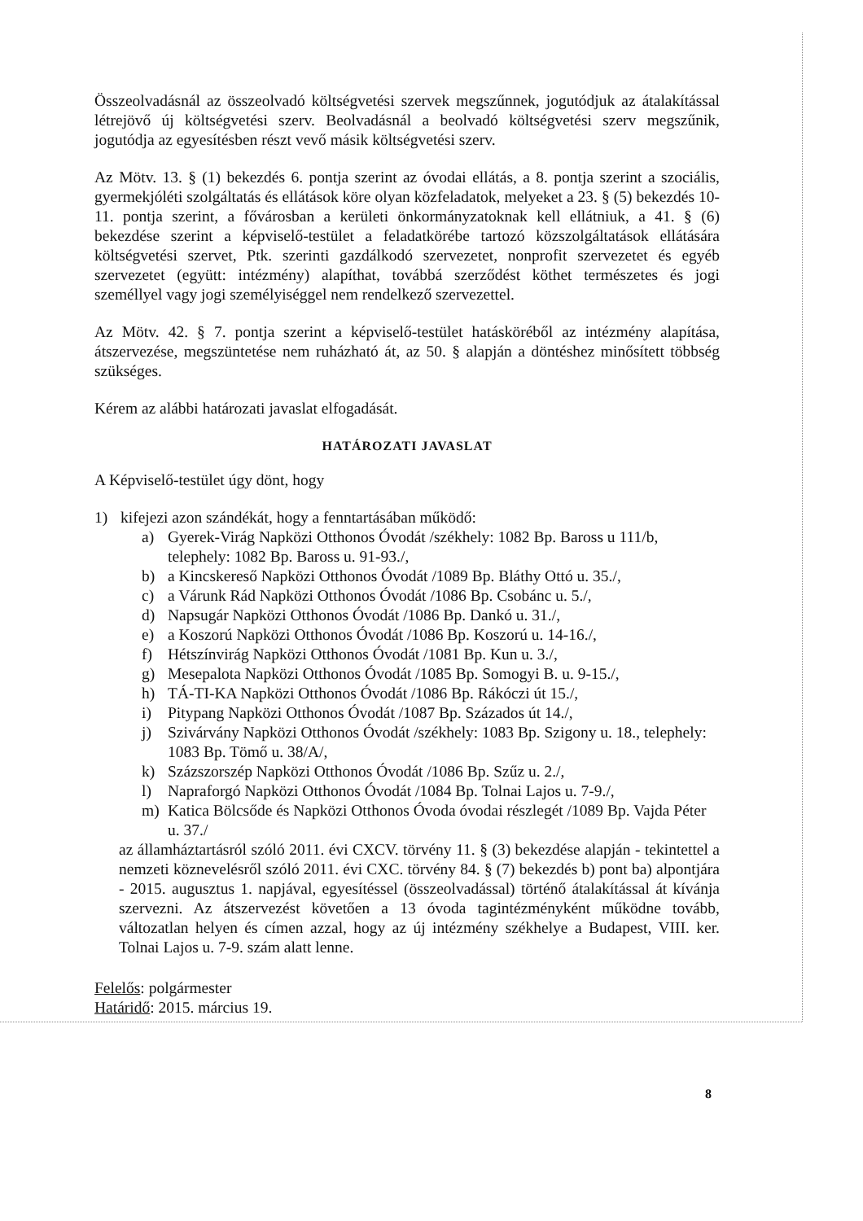Összeolvadásnál az összeolvadó költségvetési szervek megszűnnek, jogutódjuk az átalakítással létrejövő új költségvetési szerv. Beolvadásnál a beolvadó költségvetési szerv megszűnik, jogutódja az egyesítésben részt vevő másik költségvetési szerv.
Az Mötv. 13. § (1) bekezdés 6. pontja szerint az óvodai ellátás, a 8. pontja szerint a szociális, gyermekjóléti szolgáltatás és ellátások köre olyan közfeladatok, melyeket a 23. § (5) bekezdés 10-11. pontja szerint, a fővárosban a kerületi önkormányzatoknak kell ellátniuk, a 41. § (6) bekezdése szerint a képviselő-testület a feladatkörébe tartozó közszolgáltatások ellátására költségvetési szervet, Ptk. szerinti gazdálkodó szervezetet, nonprofit szervezetet és egyéb szervezetet (együtt: intézmény) alapíthat, továbbá szerződést köthet természetes és jogi személlyel vagy jogi személyiséggel nem rendelkező szervezettel.
Az Mötv. 42. § 7. pontja szerint a képviselő-testület hatásköréből az intézmény alapítása, átszervezése, megszüntetése nem ruházható át, az 50. § alapján a döntéshez minősített többség szükséges.
Kérem az alábbi határozati javaslat elfogadását.
HATÁROZATI JAVASLAT
A Képviselő-testület úgy dönt, hogy
1) kifejezi azon szándékát, hogy a fenntartásában működő:
a) Gyerek-Virág Napközi Otthonos Óvodát /székhely: 1082 Bp. Baross u 111/b, telephely: 1082 Bp. Baross u. 91-93./,
b) a Kincskereső Napközi Otthonos Óvodát /1089 Bp. Bláthy Ottó u. 35./,
c) a Várunk Rád Napközi Otthonos Óvodát /1086 Bp. Csobánc u. 5./,
d) Napsugár Napközi Otthonos Óvodát /1086 Bp. Dankó u. 31./,
e) a Koszorú Napközi Otthonos Óvodát /1086 Bp. Koszorú u. 14-16./,
f) Hétszínvirág Napközi Otthonos Óvodát /1081 Bp. Kun u. 3./,
g) Mesepalota Napközi Otthonos Óvodát /1085 Bp. Somogyi B. u. 9-15./,
h) TÁ-TI-KA Napközi Otthonos Óvodát /1086 Bp. Rákóczi út 15./,
i) Pitypang Napközi Otthonos Óvodát /1087 Bp. Százados út 14./,
j) Szivárvány Napközi Otthonos Óvodát /székhely: 1083 Bp. Szigony u. 18., telephely: 1083 Bp. Tömő u. 38/A/,
k) Százszorszép Napközi Otthonos Óvodát /1086 Bp. Szűz u. 2./,
l) Napraforgó Napközi Otthonos Óvodát /1084 Bp. Tolnai Lajos u. 7-9./,
m) Katica Bölcsőde és Napközi Otthonos Óvoda óvodai részlegét /1089 Bp. Vajda Péter u. 37./
az államháztartásról szóló 2011. évi CXCV. törvény 11. § (3) bekezdése alapján - tekintettel a nemzeti köznevelésről szóló 2011. évi CXC. törvény 84. § (7) bekezdés b) pont ba) alpontjára - 2015. augusztus 1. napjával, egyesítéssel (összeolvadással) történő átalakítással át kívánja szervezni. Az átszervezést követően a 13 óvoda tagintézményként működne tovább, változatlan helyen és címen azzal, hogy az új intézmény székhelye a Budapest, VIII. ker. Tolnai Lajos u. 7-9. szám alatt lenne.
Felelős: polgármester
Határidő: 2015. március 19.
8